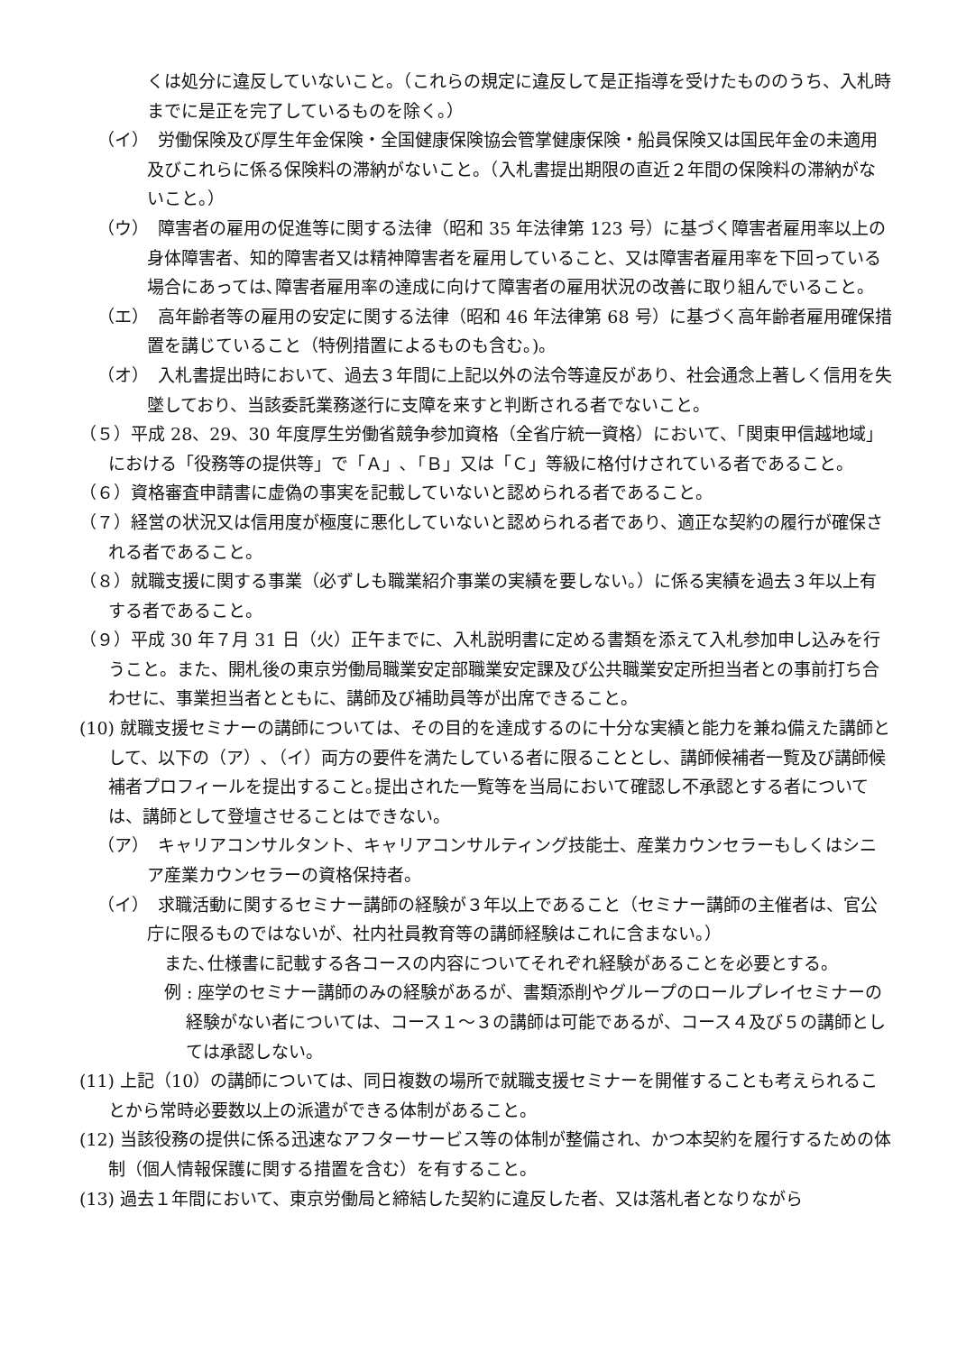くは処分に違反していないこと。（これらの規定に違反して是正指導を受けたもののうち、入札時までに是正を完了しているものを除く。）
（イ）　労働保険及び厚生年金保険・全国健康保険協会管掌健康保険・船員保険又は国民年金の未適用及びこれらに係る保険料の滞納がないこと。（入札書提出期限の直近２年間の保険料の滞納がないこと。）
（ウ）　障害者の雇用の促進等に関する法律（昭和 35 年法律第 123 号）に基づく障害者雇用率以上の身体障害者、知的障害者又は精神障害者を雇用していること、又は障害者雇用率を下回っている場合にあっては､障害者雇用率の達成に向けて障害者の雇用状況の改善に取り組んでいること。
（エ）　高年齢者等の雇用の安定に関する法律（昭和 46 年法律第 68 号）に基づく高年齢者雇用確保措置を講じていること（特例措置によるものも含む｡)。
（オ）　入札書提出時において、過去３年間に上記以外の法令等違反があり、社会通念上著しく信用を失墜しており、当該委託業務遂行に支障を来すと判断される者でないこと。
（５）平成 28、29、30 年度厚生労働省競争参加資格（全省庁統一資格）において、「関東甲信越地域」における「役務等の提供等」で「Ａ」､「Ｂ」又は「Ｃ」等級に格付けされている者であること。
（６）資格審査申請書に虚偽の事実を記載していないと認められる者であること。
（７）経営の状況又は信用度が極度に悪化していないと認められる者であり、適正な契約の履行が確保される者であること。
（８）就職支援に関する事業（必ずしも職業紹介事業の実績を要しない。）に係る実績を過去３年以上有する者であること。
（９）平成 30 年７月 31 日（火）正午までに、入札説明書に定める書類を添えて入札参加申し込みを行うこと。また、開札後の東京労働局職業安定部職業安定課及び公共職業安定所担当者との事前打ち合わせに、事業担当者とともに、講師及び補助員等が出席できること。
(10) 就職支援セミナーの講師については、その目的を達成するのに十分な実績と能力を兼ね備えた講師として、以下の（ア）､（イ）両方の要件を満たしている者に限ることとし、講師候補者一覧及び講師候補者プロフィールを提出すること｡提出された一覧等を当局において確認し不承認とする者については、講師として登壇させることはできない。
（ア）　キャリアコンサルタント、キャリアコンサルティング技能士、産業カウンセラーもしくはシニア産業カウンセラーの資格保持者。
（イ）　求職活動に関するセミナー講師の経験が３年以上であること（セミナー講師の主催者は、官公庁に限るものではないが、社内社員教育等の講師経験はこれに含まない。）
また､仕様書に記載する各コースの内容についてそれぞれ経験があることを必要とする。
例 : 座学のセミナー講師のみの経験があるが、書類添削やグループのロールプレイセミナーの経験がない者については、コース１～３の講師は可能であるが、コース４及び５の講師としては承認しない。
(11) 上記（10）の講師については、同日複数の場所で就職支援セミナーを開催することも考えられることから常時必要数以上の派遣ができる体制があること。
(12) 当該役務の提供に係る迅速なアフターサービス等の体制が整備され、かつ本契約を履行するための体制（個人情報保護に関する措置を含む）を有すること。
(13) 過去１年間において、東京労働局と締結した契約に違反した者、又は落札者となりながら